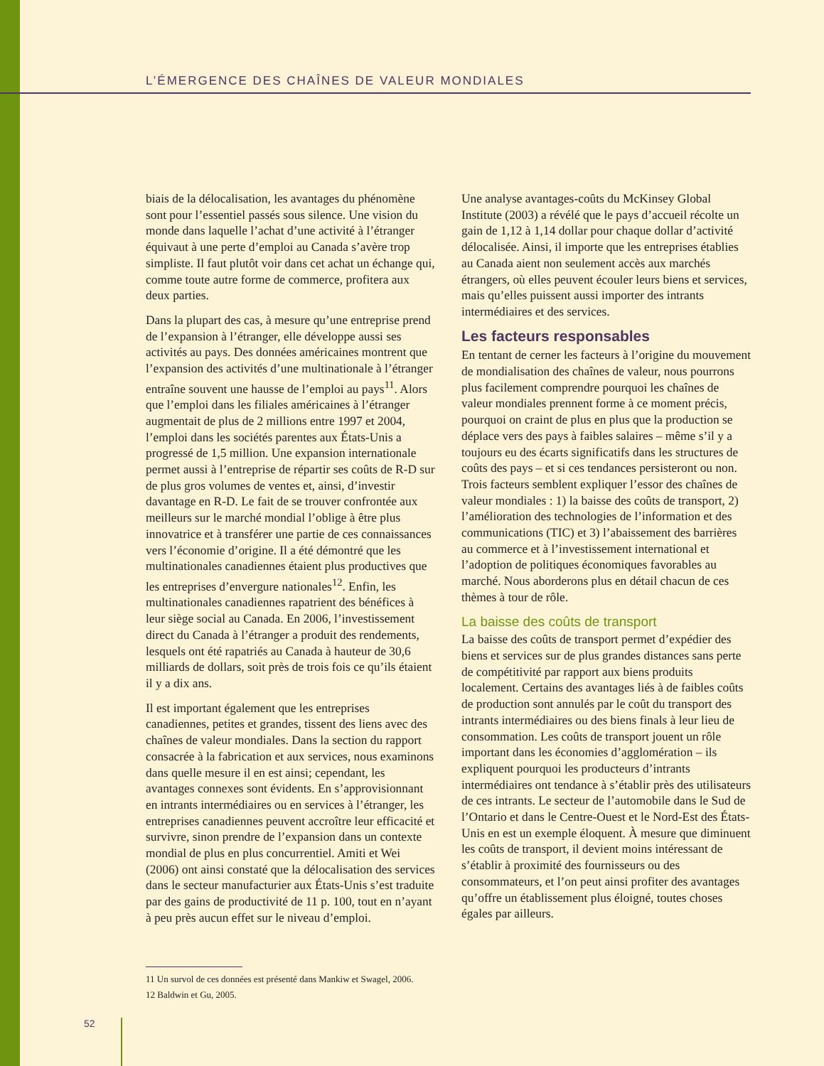L’ÉMERGENCE DES CHAÎNES DE VALEUR MONDIALES
biais de la délocalisation, les avantages du phénomène sont pour l’essentiel passés sous silence. Une vision du monde dans laquelle l’achat d’une activité à l’étranger équivaut à une perte d’emploi au Canada s’avère trop simpliste. Il faut plutôt voir dans cet achat un échange qui, comme toute autre forme de commerce, profitera aux deux parties.
Dans la plupart des cas, à mesure qu’une entreprise prend de l’expansion à l’étranger, elle développe aussi ses activités au pays. Des données américaines montrent que l’expansion des activités d’une multinationale à l’étranger entraîne souvent une hausse de l’emploi au pays<sup>11</sup>. Alors que l’emploi dans les filiales américaines à l’étranger augmentait de plus de 2 millions entre 1997 et 2004, l’emploi dans les sociétés parentes aux États-Unis a progressé de 1,5 million. Une expansion internationale permet aussi à l’entreprise de répartir ses coûts de R-D sur de plus gros volumes de ventes et, ainsi, d’investir davantage en R-D. Le fait de se trouver confrontée aux meilleurs sur le marché mondial l’oblige à être plus innovatrice et à transférer une partie de ces connaissances vers l’économie d’origine. Il a été démontré que les multinationales canadiennes étaient plus productives que les entreprises d’envergure nationales<sup>12</sup>. Enfin, les multinationales canadiennes rapatrient des bénéfices à leur siège social au Canada. En 2006, l’investissement direct du Canada à l’étranger a produit des rendements, lesquels ont été rapatriés au Canada à hauteur de 30,6 milliards de dollars, soit près de trois fois ce qu’ils étaient il y a dix ans.
Il est important également que les entreprises canadiennes, petites et grandes, tissent des liens avec des chaînes de valeur mondiales. Dans la section du rapport consacrée à la fabrication et aux services, nous examinons dans quelle mesure il en est ainsi; cependant, les avantages connexes sont évidents. En s’approvisionnant en intrants intermédiaires ou en services à l’étranger, les entreprises canadiennes peuvent accroître leur efficacité et survivre, sinon prendre de l’expansion dans un contexte mondial de plus en plus concurrentiel. Amiti et Wei (2006) ont ainsi constaté que la délocalisation des services dans le secteur manufacturier aux États-Unis s’est traduite par des gains de productivité de 11 p. 100, tout en n’ayant à peu près aucun effet sur le niveau d’emploi.
Une analyse avantages-coûts du McKinsey Global Institute (2003) a révélé que le pays d’accueil récolte un gain de 1,12 à 1,14 dollar pour chaque dollar d’activité délocalisée. Ainsi, il importe que les entreprises établies au Canada aient non seulement accès aux marchés étrangers, où elles peuvent écouler leurs biens et services, mais qu’elles puissent aussi importer des intrants intermédiaires et des services.
Les facteurs responsables
En tentant de cerner les facteurs à l’origine du mouvement de mondialisation des chaînes de valeur, nous pourrons plus facilement comprendre pourquoi les chaînes de valeur mondiales prennent forme à ce moment précis, pourquoi on craint de plus en plus que la production se déplace vers des pays à faibles salaires – même s’il y a toujours eu des écarts significatifs dans les structures de coûts des pays – et si ces tendances persisteront ou non. Trois facteurs semblent expliquer l’essor des chaînes de valeur mondiales : 1) la baisse des coûts de transport, 2) l’amélioration des technologies de l’information et des communications (TIC) et 3) l’abaissement des barrières au commerce et à l’investissement international et l’adoption de politiques économiques favorables au marché. Nous aborderons plus en détail chacun de ces thèmes à tour de rôle.
La baisse des coûts de transport
La baisse des coûts de transport permet d’expédier des biens et services sur de plus grandes distances sans perte de compétitivité par rapport aux biens produits localement. Certains des avantages liés à de faibles coûts de production sont annulés par le coût du transport des intrants intermédiaires ou des biens finals à leur lieu de consommation. Les coûts de transport jouent un rôle important dans les économies d’agglomération – ils expliquent pourquoi les producteurs d’intrants intermédiaires ont tendance à s’établir près des utilisateurs de ces intrants. Le secteur de l’automobile dans le Sud de l’Ontario et dans le Centre-Ouest et le Nord-Est des États-Unis en est un exemple éloquent. À mesure que diminuent les coûts de transport, il devient moins intéressant de s’établir à proximité des fournisseurs ou des consommateurs, et l’on peut ainsi profiter des avantages qu’offre un établissement plus éloigné, toutes choses égales par ailleurs.
11 Un survol de ces données est présenté dans Mankiw et Swagel, 2006.
12 Baldwin et Gu, 2005.
52